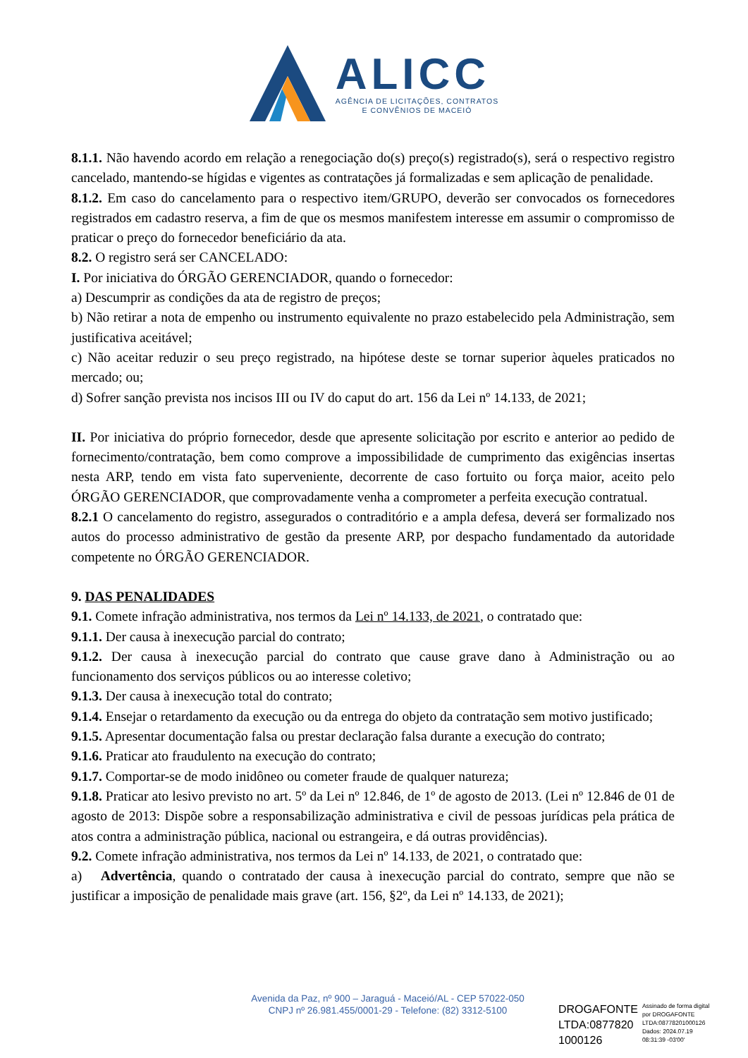ALICC
AGÊNCIA DE LICITAÇÕES, CONTRATOS
E CONVÊNIOS DE MACEIÓ
8.1.1. Não havendo acordo em relação a renegociação do(s) preço(s) registrado(s), será o respectivo registro cancelado, mantendo-se hígidas e vigentes as contratações já formalizadas e sem aplicação de penalidade.
8.1.2. Em caso do cancelamento para o respectivo item/GRUPO, deverão ser convocados os fornecedores registrados em cadastro reserva, a fim de que os mesmos manifestem interesse em assumir o compromisso de praticar o preço do fornecedor beneficiário da ata.
8.2. O registro será ser CANCELADO:
I. Por iniciativa do ÓRGÃO GERENCIADOR, quando o fornecedor:
a) Descumprir as condições da ata de registro de preços;
b) Não retirar a nota de empenho ou instrumento equivalente no prazo estabelecido pela Administração, sem justificativa aceitável;
c) Não aceitar reduzir o seu preço registrado, na hipótese deste se tornar superior àqueles praticados no mercado; ou;
d) Sofrer sanção prevista nos incisos III ou IV do caput do art. 156 da Lei nº 14.133, de 2021;
II. Por iniciativa do próprio fornecedor, desde que apresente solicitação por escrito e anterior ao pedido de fornecimento/contratação, bem como comprove a impossibilidade de cumprimento das exigências insertas nesta ARP, tendo em vista fato superveniente, decorrente de caso fortuito ou força maior, aceito pelo ÓRGÃO GERENCIADOR, que comprovadamente venha a comprometer a perfeita execução contratual.
8.2.1 O cancelamento do registro, assegurados o contraditório e a ampla defesa, deverá ser formalizado nos autos do processo administrativo de gestão da presente ARP, por despacho fundamentado da autoridade competente no ÓRGÃO GERENCIADOR.
9. DAS PENALIDADES
9.1. Comete infração administrativa, nos termos da Lei nº 14.133, de 2021, o contratado que:
9.1.1. Der causa à inexecução parcial do contrato;
9.1.2. Der causa à inexecução parcial do contrato que cause grave dano à Administração ou ao funcionamento dos serviços públicos ou ao interesse coletivo;
9.1.3. Der causa à inexecução total do contrato;
9.1.4. Ensejar o retardamento da execução ou da entrega do objeto da contratação sem motivo justificado;
9.1.5. Apresentar documentação falsa ou prestar declaração falsa durante a execução do contrato;
9.1.6. Praticar ato fraudulento na execução do contrato;
9.1.7. Comportar-se de modo inidôneo ou cometer fraude de qualquer natureza;
9.1.8. Praticar ato lesivo previsto no art. 5º da Lei nº 12.846, de 1º de agosto de 2013. (Lei nº 12.846 de 01 de agosto de 2013: Dispõe sobre a responsabilização administrativa e civil de pessoas jurídicas pela prática de atos contra a administração pública, nacional ou estrangeira, e dá outras providências).
9.2. Comete infração administrativa, nos termos da Lei nº 14.133, de 2021, o contratado que:
a) Advertência, quando o contratado der causa à inexecução parcial do contrato, sempre que não se justificar a imposição de penalidade mais grave (art. 156, §2º, da Lei nº 14.133, de 2021);
Avenida da Paz, nº 900 – Jaraguá - Maceió/AL - CEP 57022-050
CNPJ nº 26.981.455/0001-29 - Telefone: (82) 3312-5100
DROGAFONTE
LTDA:0877820
1000126
Assinado de forma digital
por DROGAFONTE
LTDA:08778201000126
Dados: 2024.07.19
08:31:39 -03'00'